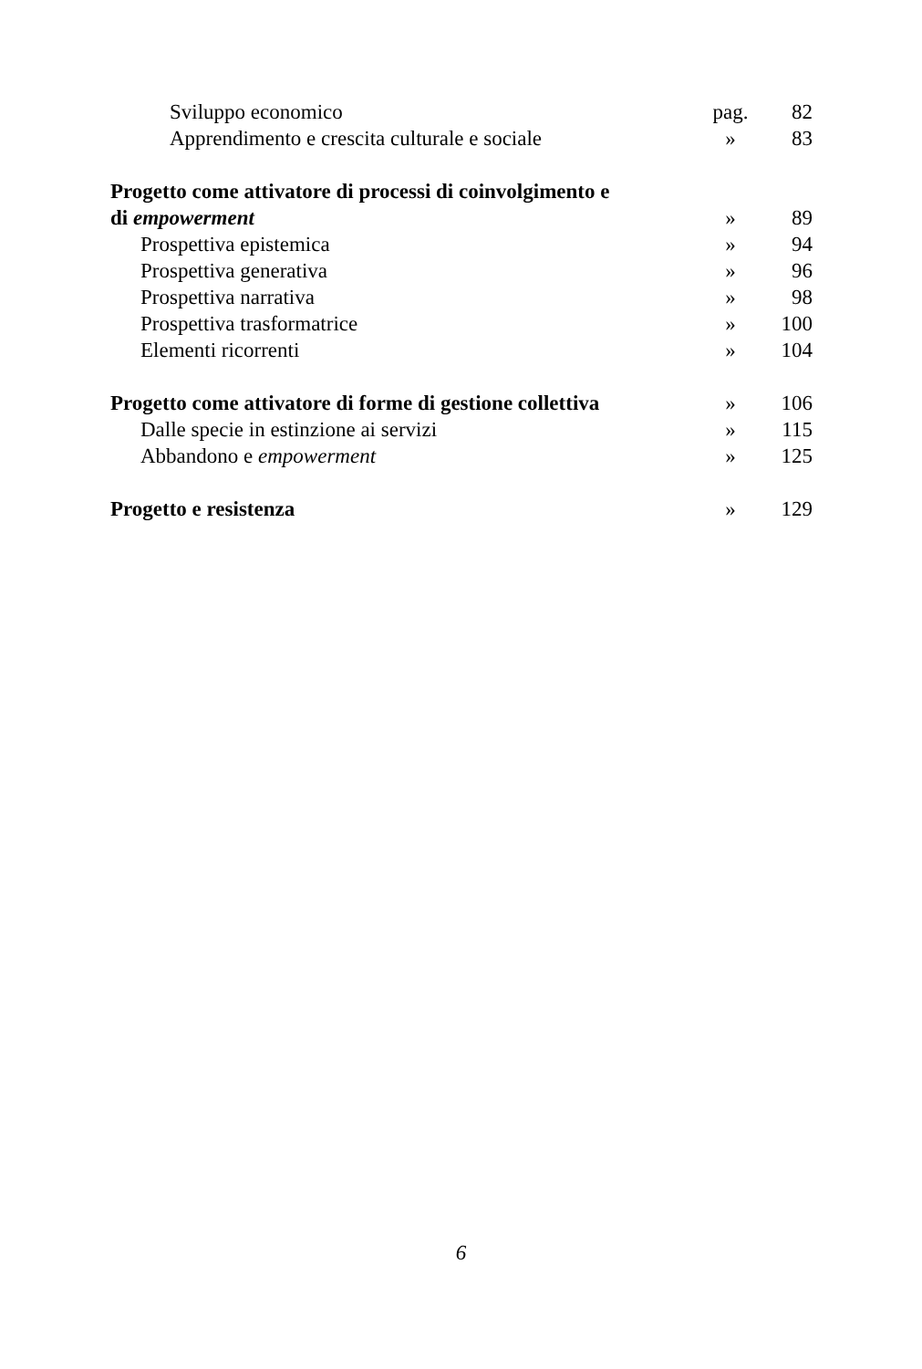| Sviluppo economico | pag. | 82 |
| Apprendimento e crescita culturale e sociale | » | 83 |
| Progetto come attivatore di processi di coinvolgimento e | | |
| di empowerment | » | 89 |
| Prospettiva epistemica | » | 94 |
| Prospettiva generativa | » | 96 |
| Prospettiva narrativa | » | 98 |
| Prospettiva trasformatrice | » | 100 |
| Elementi ricorrenti | » | 104 |
| Progetto come attivatore di forme di gestione collettiva | » | 106 |
| Dalle specie in estinzione ai servizi | » | 115 |
| Abbandono e empowerment | » | 125 |
| Progetto e resistenza | » | 129 |
6